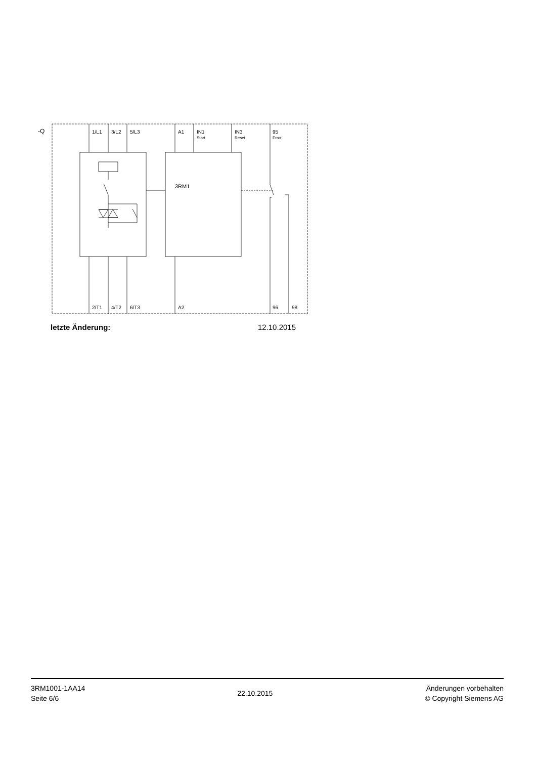-Q
1/L1 3/L2 5/L3 A1
IN1
Start
IN3
Reset
95
Error
3RM1
2/T1 4/T2 6/T3 A2 96 98
letzte Änderung: 12.10.2015
3RM1001-1AA14
Seite 6/6
22.10.2015
Änderungen vorbehalten
© Copyright Siemens AG